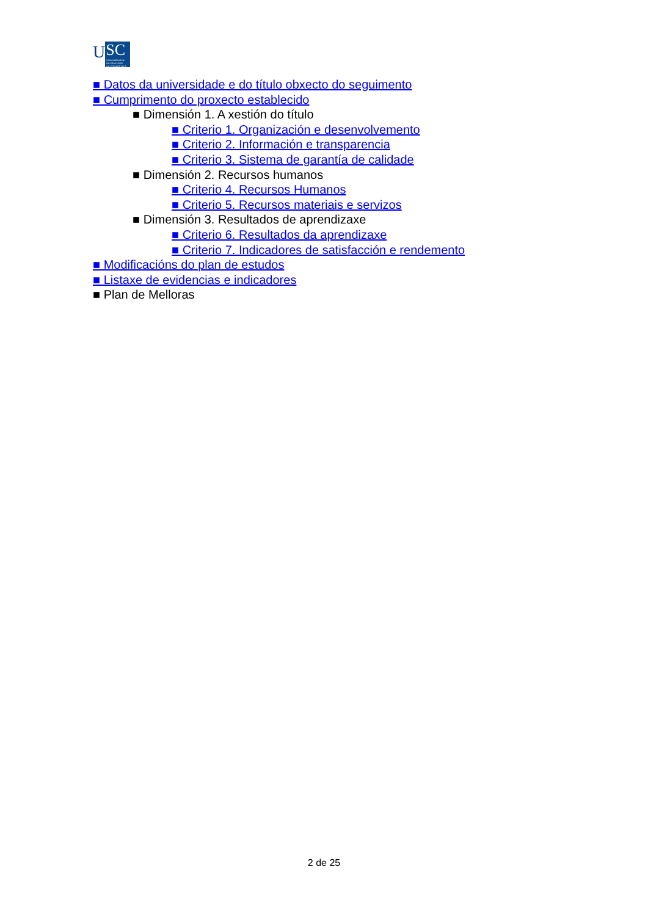U
SC
UNIVERSIDADE
DE SANTIAGO
DE COMPOSTELA
■ Datos da universidade e do título obxecto do seguimento
■ Cumprimento do proxecto establecido
■ Dimensión 1. A xestión do título
■ Criterio 1. Organización e desenvolvemento
■ Criterio 2. Información e transparencia
■ Criterio 3. Sistema de garantía de calidade
■ Dimensión 2. Recursos humanos
■ Criterio 4. Recursos Humanos
■ Criterio 5. Recursos materiais e servizos
■ Dimensión 3. Resultados de aprendizaxe
■ Criterio 6. Resultados da aprendizaxe
■ Criterio 7. Indicadores de satisfacción e rendemento
■ Modificacións do plan de estudos
■ Listaxe de evidencias e indicadores
■ Plan de Melloras
2 de 25